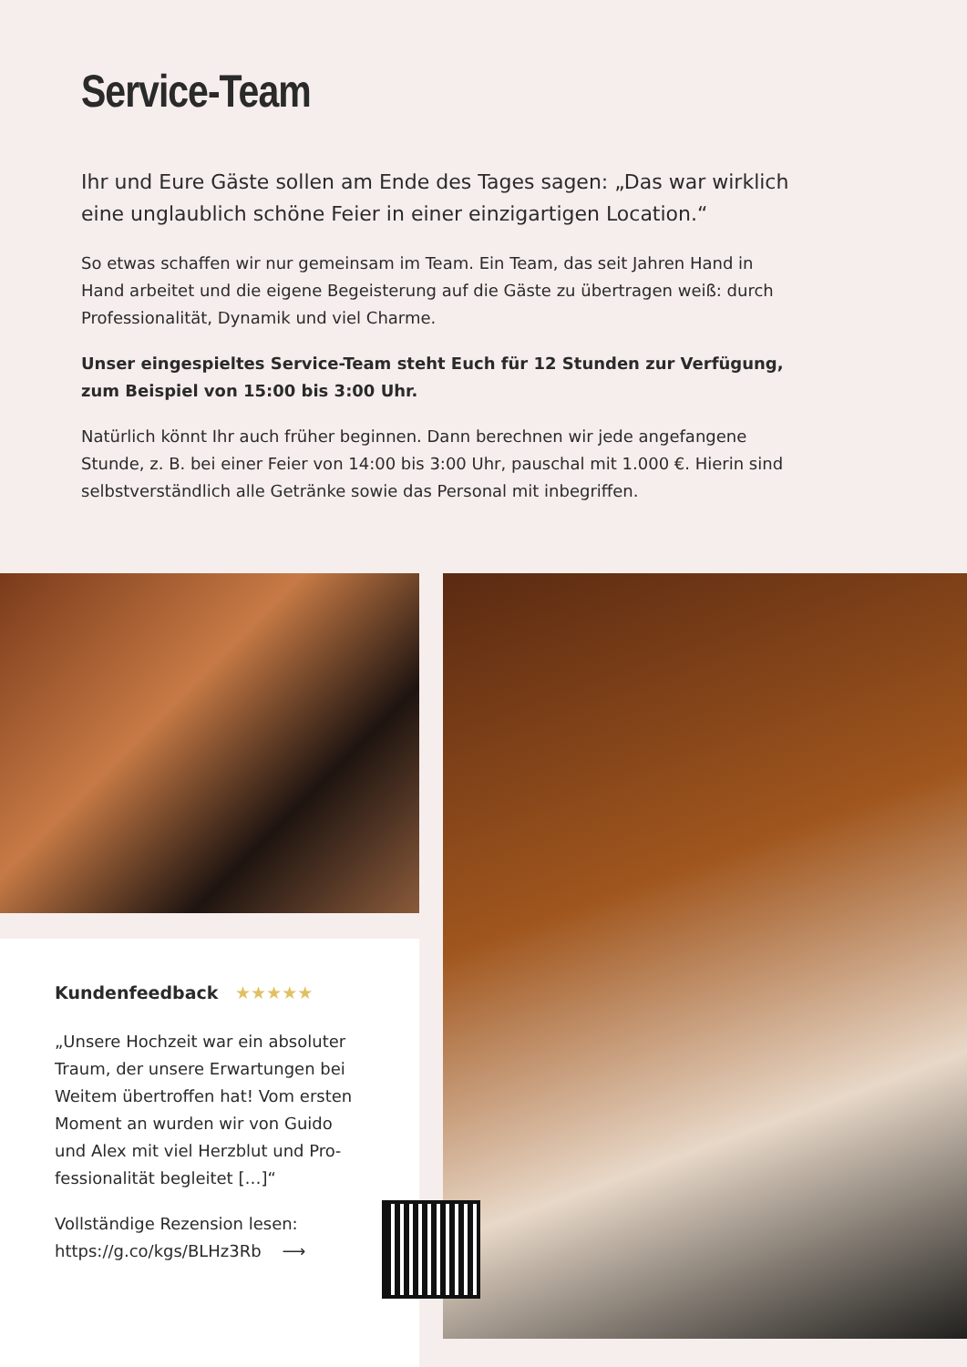Service-Team
Ihr und Eure Gäste sollen am Ende des Tages sagen: „Das war wirklich eine unglaublich schöne Feier in einer einzigartigen Location.“
So etwas schaffen wir nur gemeinsam im Team. Ein Team, das seit Jahren Hand in Hand arbeitet und die eigene Begeisterung auf die Gäste zu übertragen weiß: durch Professionalität, Dynamik und viel Charme.
Unser eingespieltes Service-Team steht Euch für 12 Stunden zur Verfügung, zum Beispiel von 15:00 bis 3:00 Uhr.
Natürlich könnt Ihr auch früher beginnen. Dann berechnen wir jede angefangene Stunde, z. B. bei einer Feier von 14:00 bis 3:00 Uhr, pauschal mit 1.000 €. Hierin sind selbstverständlich alle Getränke sowie das Personal mit inbegriffen.
Kundenfeedback ★★★★★
„Unsere Hochzeit war ein absoluter Traum, der unsere Erwartungen bei Weitem übertroffen hat! Vom ersten Moment an wurden wir von Guido und Alex mit viel Herzblut und Pro­fessionalität begleitet […]“
Vollständige Rezension lesen:
https://g.co/kgs/BLHz3Rb ⟶